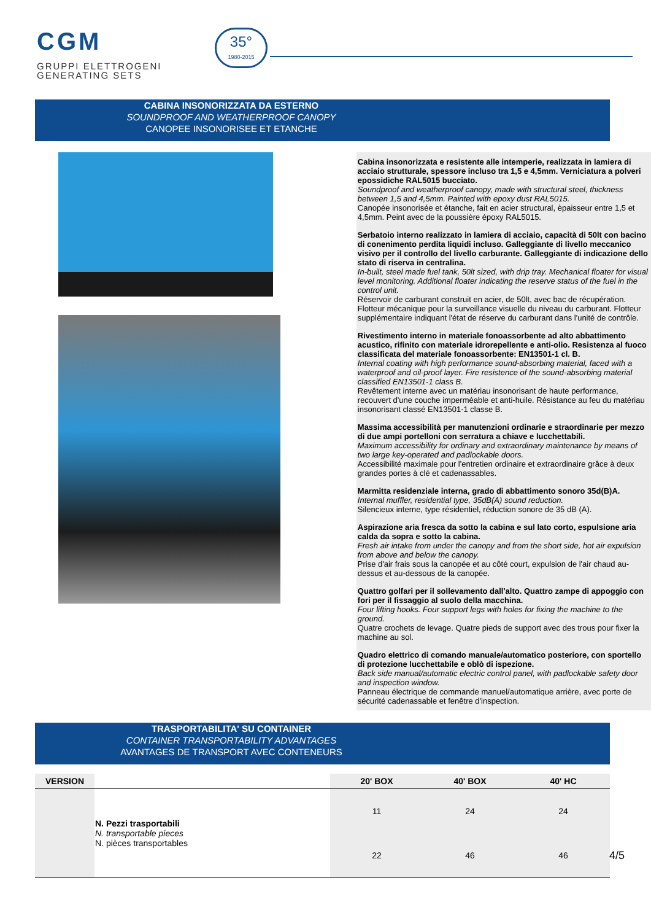CGM
GRUPPI ELETTROGENI
GENERATING SETS
35°
1980-2015
CABINA INSONORIZZATA DA ESTERNO
SOUNDPROOF AND WEATHERPROOF CANOPY
CANOPEE INSONORISEE ET ETANCHE
Cabina insonorizzata e resistente alle intemperie, realizzata in lamiera di acciaio strutturale, spessore incluso tra 1,5 e 4,5mm. Verniciatura a polveri epossidiche RAL5015 bucciato.
Soundproof and weatherproof canopy, made with structural steel, thickness between 1,5 and 4,5mm. Painted with epoxy dust RAL5015.
Canopée insonorisée et étanche, fait en acier structural, èpaisseur entre 1,5 et 4,5mm. Peint avec de la poussière époxy RAL5015.
Serbatoio interno realizzato in lamiera di acciaio, capacità di 50lt con bacino di conenimento perdita liquidi incluso. Galleggiante di livello meccanico visivo per il controllo del livello carburante. Galleggiante di indicazione dello stato di riserva in centralina.
In-built, steel made fuel tank, 50lt sized, with drip tray. Mechanical floater for visual level monitoring. Additional floater indicating the reserve status of the fuel in the control unit.
Réservoir de carburant construit en acier, de 50lt, avec bac de récupération. Flotteur mécanique pour la surveillance visuelle du niveau du carburant. Flotteur supplémentaire indiquant l'état de réserve du carburant dans l'unité de contrôle.
Rivestimento interno in materiale fonoassorbente ad alto abbattimento acustico, rifinito con materiale idrorepellente e anti-olio. Resistenza al fuoco classificata del materiale fonoassorbente: EN13501-1 cl. B.
Internal coating with high performance sound-absorbing material, faced with a waterproof and oil-proof layer. Fire resistence of the sound-absorbing material classified EN13501-1 class B.
Revêtement interne avec un matériau insonorisant de haute performance, recouvert d'une couche imperméable et anti-huile. Résistance au feu du matériau insonorisant classé EN13501-1 classe B.
Massima accessibilità per manutenzioni ordinarie e straordinarie per mezzo di due ampi portelloni con serratura a chiave e lucchettabili.
Maximum accessibility for ordinary and extraordinary maintenance by means of two large key-operated and padlockable doors.
Accessibilité maximale pour l'entretien ordinaire et extraordinaire grâce à deux grandes portes à clé et cadenassables.
Marmitta residenziale interna, grado di abbattimento sonoro 35d(B)A.
Internal muffler, residential type, 35dB(A) sound reduction.
Silencieux interne, type résidentiel, réduction sonore de 35 dB (A).
Aspirazione aria fresca da sotto la cabina e sul lato corto, espulsione aria calda da sopra e sotto la cabina.
Fresh air intake from under the canopy and from the short side, hot air expulsion from above and below the canopy.
Prise d'air frais sous la canopée et au côté court, expulsion de l'air chaud au-dessus et au-dessous de la canopée.
Quattro golfari per il sollevamento dall'alto. Quattro zampe di appoggio con fori per il fissaggio al suolo della macchina.
Four lifting hooks. Four support legs with holes for fixing the machine to the ground.
Quatre crochets de levage. Quatre pieds de support avec des trous pour fixer la machine au sol.
Quadro elettrico di comando manuale/automatico posteriore, con sportello di protezione lucchettabile e oblò di ispezione.
Back side manual/automatic electric control panel, with padlockable safety door and inspection window.
Panneau électrique de commande manuel/automatique arrière, avec porte de sécurité cadenassable et fenêtre d'inspection.
TRASPORTABILITA' SU CONTAINER
CONTAINER TRANSPORTABILITY ADVANTAGES
AVANTAGES DE TRANSPORT AVEC CONTENEURS
| VERSION | | 20' BOX | 40' BOX | 40' HC |
| --- | --- | --- | --- | --- |
| | N. Pezzi trasportabili N. transportable pieces N. pièces transportables | 11 | 24 | 24 |
| | | 22 | 46 | 46 |
4/5